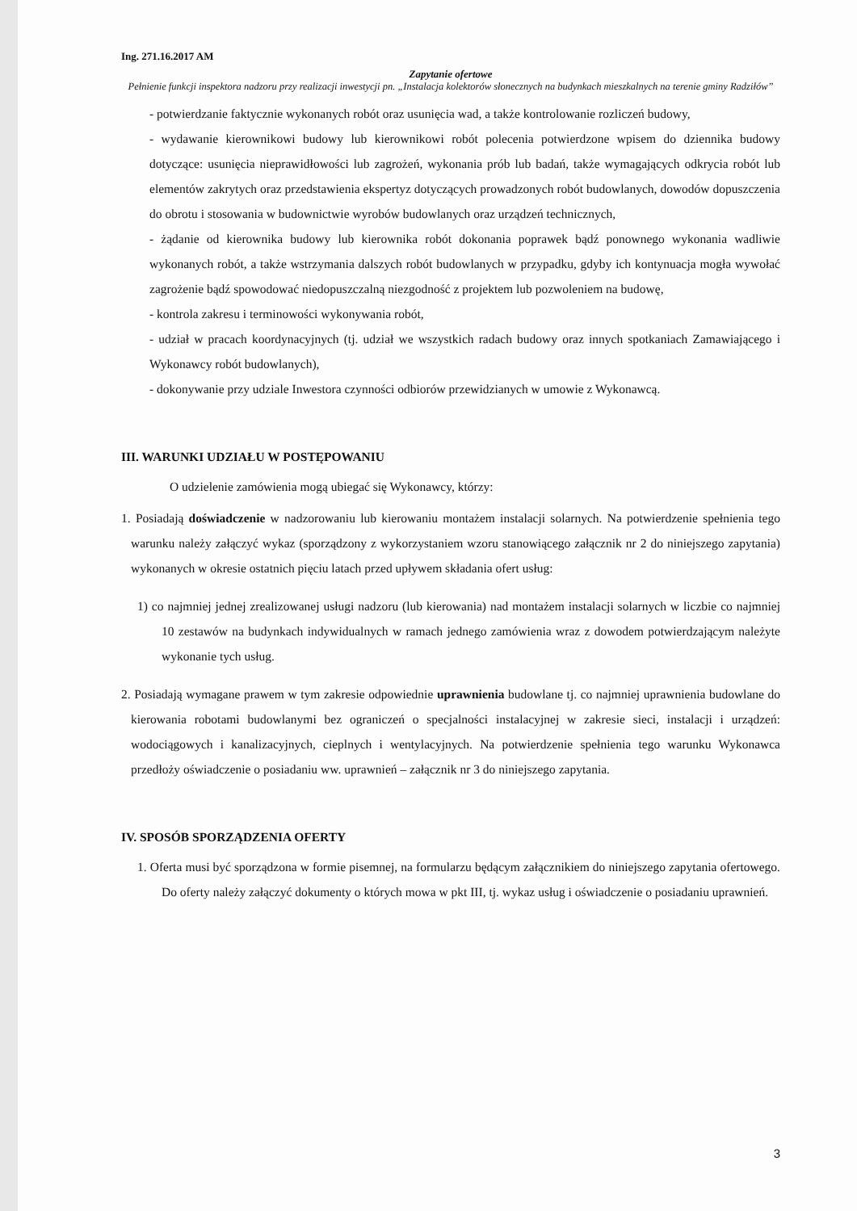Ing. 271.16.2017 AM
Zapytanie ofertowe
Pełnienie funkcji inspektora nadzoru przy realizacji inwestycji pn. „Instalacja kolektorów słonecznych na budynkach mieszkalnych na terenie gminy Radziłów”
- potwierdzanie faktycznie wykonanych robót oraz usunięcia wad, a także kontrolowanie rozliczeń budowy,
- wydawanie kierownikowi budowy lub kierownikowi robót polecenia potwierdzone wpisem do dziennika budowy dotyczące: usunięcia nieprawidłowości lub zagrożeń, wykonania prób lub badań, także wymagających odkrycia robót lub elementów zakrytych oraz przedstawienia ekspertyz dotyczących prowadzonych robót budowlanych, dowodów dopuszczenia do obrotu i stosowania w budownictwie wyrobów budowlanych oraz urządzeń technicznych,
- żądanie od kierownika budowy lub kierownika robót dokonania poprawek bądź ponownego wykonania wadliwie wykonanych robót, a także wstrzymania dalszych robót budowlanych w przypadku, gdyby ich kontynuacja mogła wywołać zagrożenie bądź spowodować niedopuszczalną niezgodność z projektem lub pozwoleniem na budowę,
- kontrola zakresu i terminowości wykonywania robót,
- udział w pracach koordynacyjnych (tj. udział we wszystkich radach budowy oraz innych spotkaniach Zamawiającego i Wykonawcy robót budowlanych),
- dokonywanie przy udziale Inwestora czynności odbiorów przewidzianych w umowie z Wykonawcą.
III. WARUNKI UDZIAŁU W POSTĘPOWANIU
O udzielenie zamówienia mogą ubiegać się Wykonawcy, którzy:
1. Posiadają doświadczenie w nadzorowaniu lub kierowaniu montażem instalacji solarnych. Na potwierdzenie spełnienia tego warunku należy załączyć wykaz (sporządzony z wykorzystaniem wzoru stanowiącego załącznik nr 2 do niniejszego zapytania) wykonanych w okresie ostatnich pięciu latach przed upływem składania ofert usług:
1) co najmniej jednej zrealizowanej usługi nadzoru (lub kierowania) nad montażem instalacji solarnych w liczbie co najmniej 10 zestawów na budynkach indywidualnych w ramach jednego zamówienia wraz z dowodem potwierdzającym należyte wykonanie tych usług.
2. Posiadają wymagane prawem w tym zakresie odpowiednie uprawnienia budowlane tj. co najmniej uprawnienia budowlane do kierowania robotami budowlanymi bez ograniczeń o specjalności instalacyjnej w zakresie sieci, instalacji i urządzeń: wodociągowych i kanalizacyjnych, cieplnych i wentylacyjnych. Na potwierdzenie spełnienia tego warunku Wykonawca przedłoży oświadczenie o posiadaniu ww. uprawnień – załącznik nr 3 do niniejszego zapytania.
IV. SPOSÓB SPORZĄDZENIA OFERTY
1. Oferta musi być sporządzona w formie pisemnej, na formularzu będącym załącznikiem do niniejszego zapytania ofertowego. Do oferty należy załączyć dokumenty o których mowa w pkt III, tj. wykaz usług i oświadczenie o posiadaniu uprawnień.
3